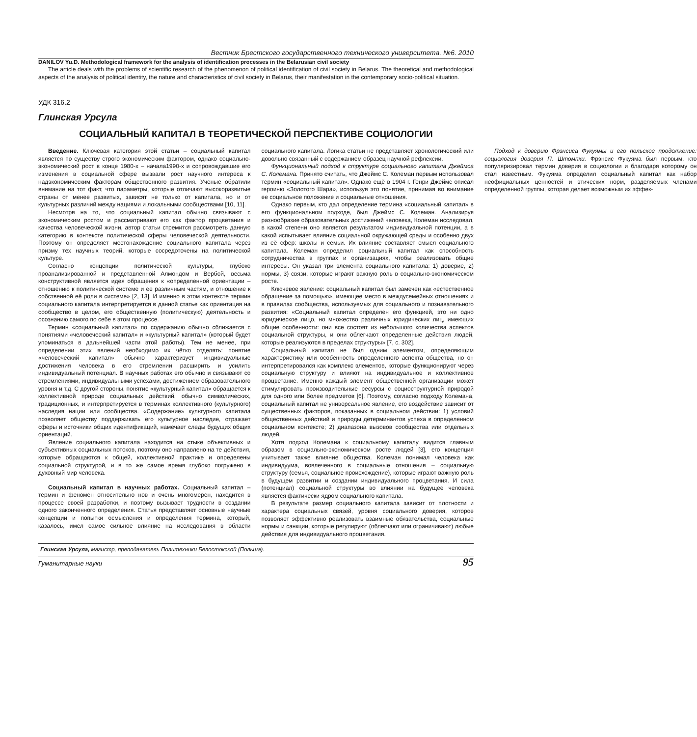Вестник Брестского государственного технического университета. №6. 2010
DANILOV Yu.D. Methodological framework for the analysis of identification processes in the Belarusian civil society
The article deals with the problems of scientific research of the phenomenon of political identification of civil society in Belarus. The theoretical and methodological aspects of the analysis of political identity, the nature and characteristics of civil society in Belarus, their manifestation in the contemporary socio-political situation.
УДК 316.2
Глинская Урсула
СОЦИАЛЬНЫЙ КАПИТАЛ В ТЕОРЕТИЧЕСКОЙ ПЕРСПЕКТИВЕ СОЦИОЛОГИИ
Введение. Ключевая категория этой статьи – социальный капитал является по существу строго экономическим фактором, однако социально-экономический рост в конце 1980-х – начала1990-х и сопровождавшие его изменения в социальной сфере вызвали рост научного интереса к надэкономическим факторам общественного развития. Ученые обратили внимание на тот факт, что параметры, которые отличают высокоразвитые страны от менее развитых, зависят не только от капитала, но и от культурных различий между нациями и локальными сообществами [10, 11].
Несмотря на то, что социальный капитал обычно связывают с экономическим ростом и рассматривают его как фактор процветания и качества человеческой жизни, автор статьи стремится рассмотреть данную категорию в контексте политической сферы человеческой деятельности. Поэтому он определяет местонахождение социального капитала через призму тех научных теорий, которые сосредоточены на политической культуре.
Согласно концепции политической культуры, глубоко проанализированной и представленной Алмондом и Вербой, весьма конструктивной является идея обращения к «определенной ориентации – отношению к политической системе и ее различным частям, и отношение к собственной её роли в системе» [2, 13]. И именно в этом контексте термин социального капитала интерпретируется в данной статье как ориентация на сообщество в целом, его общественную (политическую) деятельность и осознанию самого по себе в этом процессе.
Термин «социальный капитал» по содержанию обычно сближается с понятиями «человеческий капитал» и «культурный капитал» (который будет упоминаться в дальнейшей части этой работы). Тем не менее, при определении этих явлений необходимо их чётко отделять: понятие «человеческий капитал» обычно характеризует индивидуальные достижения человека в его стремлении расширить и усилить индивидуальный потенциал. В научных работах его обычно и связывают со стремлениями, индивидуальными успехами, достижением образовательного уровня и т.д. С другой стороны, понятие «культурный капитал» обращается к коллективной природе социальных действий, обычно символических, традиционных, и интерпретируется в терминах коллективного (культурного) наследия нации или сообщества. «Содержание» культурного капитала позволяет обществу поддерживать его культурное наследие, отражает сферы и источники общих идентификаций, намечает следы будущих общих ориентаций.
Явление социального капитала находится на стыке объективных и субъективных социальных потоков, поэтому оно направлено на те действия, которые обращаются к общей, коллективной практике и определены социальной структурой, и в то же самое время глубоко погружено в духовный мир человека.
Социальный капитал в научных работах. Социальный капитал – термин и феномен относительно нов и очень многомерен, находится в процессе своей разработки, и поэтому вызывает трудности в создании одного законченного определения. Статья представляет основные научные концепции и попытки осмысления и определения термина, который, казалось, имел самое сильное влияние на исследования в области социального капитала. Логика статьи не представляет хронологический или довольно связанный с содержанием образец научной рефлексии.
Функциональный подход к структуре социального капитала Джеймса С. Колемана. Принято считать, что Джеймс С. Колеман первым использовал термин «социальный капитал». Однако ещё в 1904 г. Генри Джеймс описал героиню «Золотого Шара», используя это понятие, принимая во внимание ее социальное положение и социальные отношения.
Однако первым, кто дал определение термина «социальный капитал» в его функциональном подходе, был Джеймс С. Колеман. Анализируя разнообразие образовательных достижений человека, Колеман исследовал, в какой степени оно является результатом индивидуальной потенции, а в какой испытывает влияние социальной окружающей среды и особенно двух из её сфер: школы и семьи. Их влияние составляет смысл социального капитала. Колеман определил социальный капитал как способность сотрудничества в группах и организациях, чтобы реализовать общие интересы. Он указал три элемента социального капитала: 1) доверие, 2) нормы, 3) связи, которые играют важную роль в социально-экономическом росте.
Ключевое явление: социальный капитал был замечен как «естественное обращение за помощью», имеющее место в междусемейных отношениях и в правилах сообщества, используемых для социального и познавательного развития: «Социальный капитал определен его функцией, это ни одно юридическое лицо, но множество различных юридических лиц, имеющих общие особенности: они все состоят из небольшого количества аспектов социальной структуры, и они облегчают определенные действия людей, которые реализуются в пределах структуры» [7, с. 302].
Социальный капитал не был одним элементом, определяющим характеристику или особенность определенного аспекта общества, но он интерпретировался как комплекс элементов, которые функционируют через социальную структуру и влияют на индивидуальное и коллективное процветание. Именно каждый элемент общественной организации может стимулировать производительные ресурсы с социоструктурной природой для одного или более предметов [6]. Поэтому, согласно подходу Колемана, социальный капитал не универсальное явление, его воздействие зависит от существенных факторов, показанных в социальном действии: 1) условий общественных действий и природы детерминантов успеха в определенном социальном контексте; 2) диапазона вызовов сообщества или отдельных людей.
Хотя подход Колемана к социальному капиталу видится главным образом в социально-экономическом росте людей [3], его концепция учитывает также влияние общества. Колеман понимал человека как индивидуума, вовлеченного в социальные отношения – социальную структуру (семья, социальное происхождение), которые играют важную роль в будущем развитии и создании индивидуального процветания. И сила (потенциал) социальной структуры во влиянии на будущее человека является фактически ядром социального капитала.
В результате размер социального капитала зависит от плотности и характера социальных связей, уровня социального доверия, которое позволяет эффективно реализовать взаимные обязательства, социальные нормы и санкции, которые регулируют (облегчают или ограничивают) любые действия для индивидуального процветания.
Подход к доверию Фрэнсиса Фукуямы и его польское продолжение: социология доверия П. Штомпки. Фрэнсис Фукуяма был первым, кто популяризировал термин доверия в социологии и благодаря которому он стал известным. Фукуяма определил социальный капитал как набор неофициальных ценностей и этических норм, разделяемых членами определенной группы, которая делает возможным их эффек-
Глинская Урсула, магистр, преподаватель Политехники Белостокской (Польша).
Гуманитарные науки 95